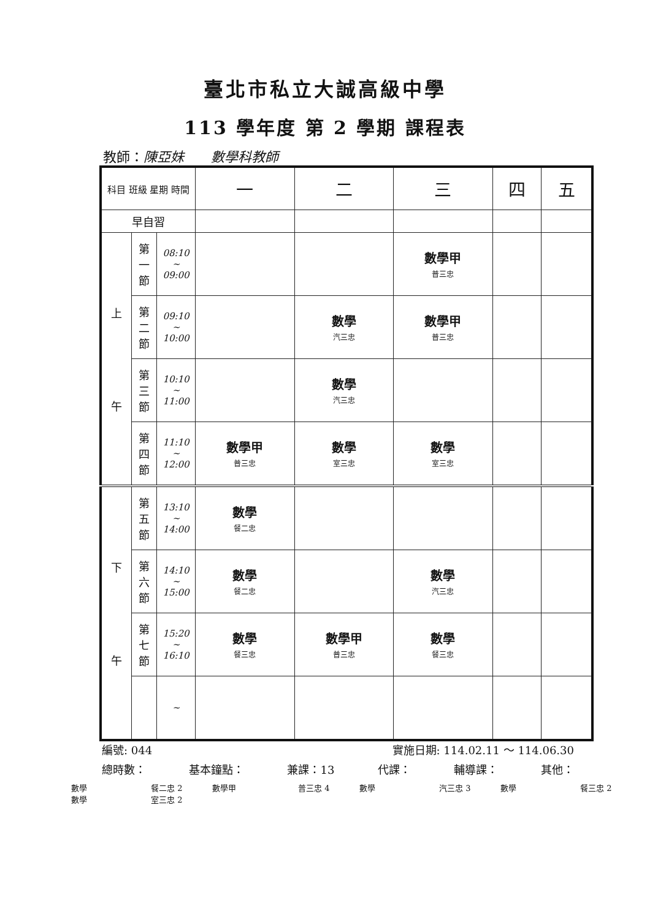臺北市私立大誠高級中學
113 學年度 第 2 學期 課程表
教師：陳亞妹　　數學科教師
| 科目 班級 星期 時間 | | | 一 | 二 | 三 | 四 | 五 |
| --- | --- | --- | --- | --- | --- | --- | --- |
| 早自習 | | | | | | | |
| 上 午 | 第 一 節 | 08:10 ~ 09:00 | | | 數學甲 普三忠 | | |
| | 第 二 節 | 09:10 ~ 10:00 | | 數學 汽三忠 | 數學甲 普三忠 | | |
| | 第 三 節 | 10:10 ~ 11:00 | | 數學 汽三忠 | | | |
| | 第 四 節 | 11:10 ~ 12:00 | 數學甲 普三忠 | 數學 室三忠 | 數學 室三忠 | | |
| 下 午 | 第 五 節 | 13:10 ~ 14:00 | 數學 餐二忠 | | | | |
| | 第 六 節 | 14:10 ~ 15:00 | 數學 餐二忠 | | 數學 汽三忠 | | |
| | 第 七 節 | 15:20 ~ 16:10 | 數學 餐三忠 | 數學甲 普三忠 | 數學 餐三忠 | | |
| | | ~ | | | | | |
編號: 044 實施日期: 114.02.11 ～ 114.06.30
總時數： 基本鐘點： 兼課：13 代課： 輔導課： 其他：
數學 餐二忠 2 數學甲 普三忠 4 數學 汽三忠 3 數學 餐三忠 2
數學 室三忠 2